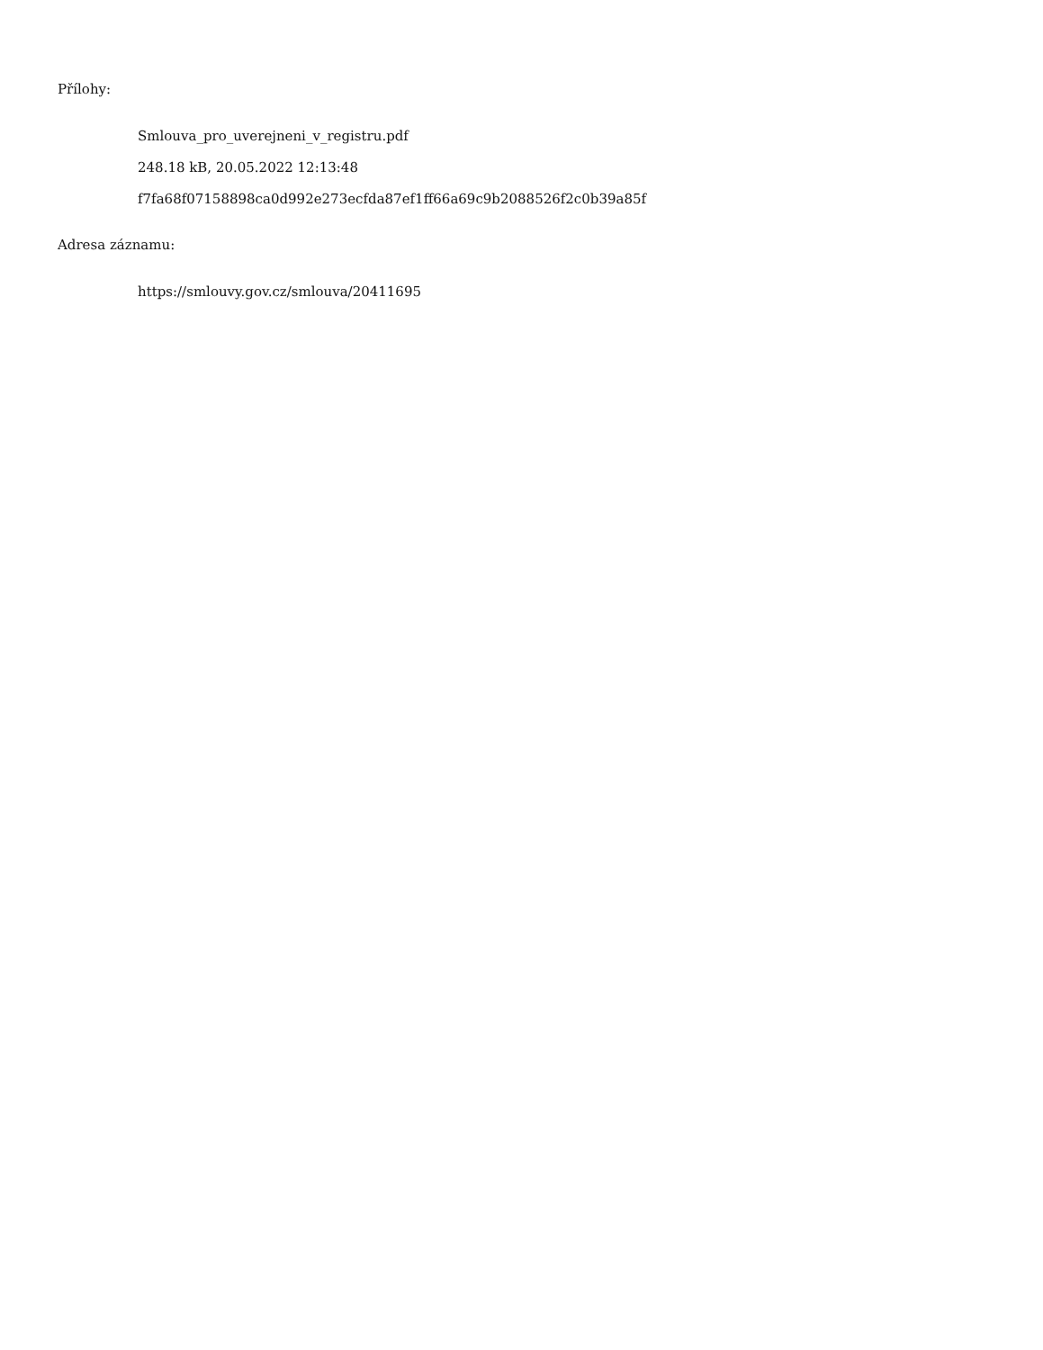Přílohy:
Smlouva_pro_uverejneni_v_registru.pdf
248.18 kB, 20.05.2022 12:13:48
f7fa68f07158898ca0d992e273ecfda87ef1ff66a69c9b2088526f2c0b39a85f
Adresa záznamu:
https://smlouvy.gov.cz/smlouva/20411695